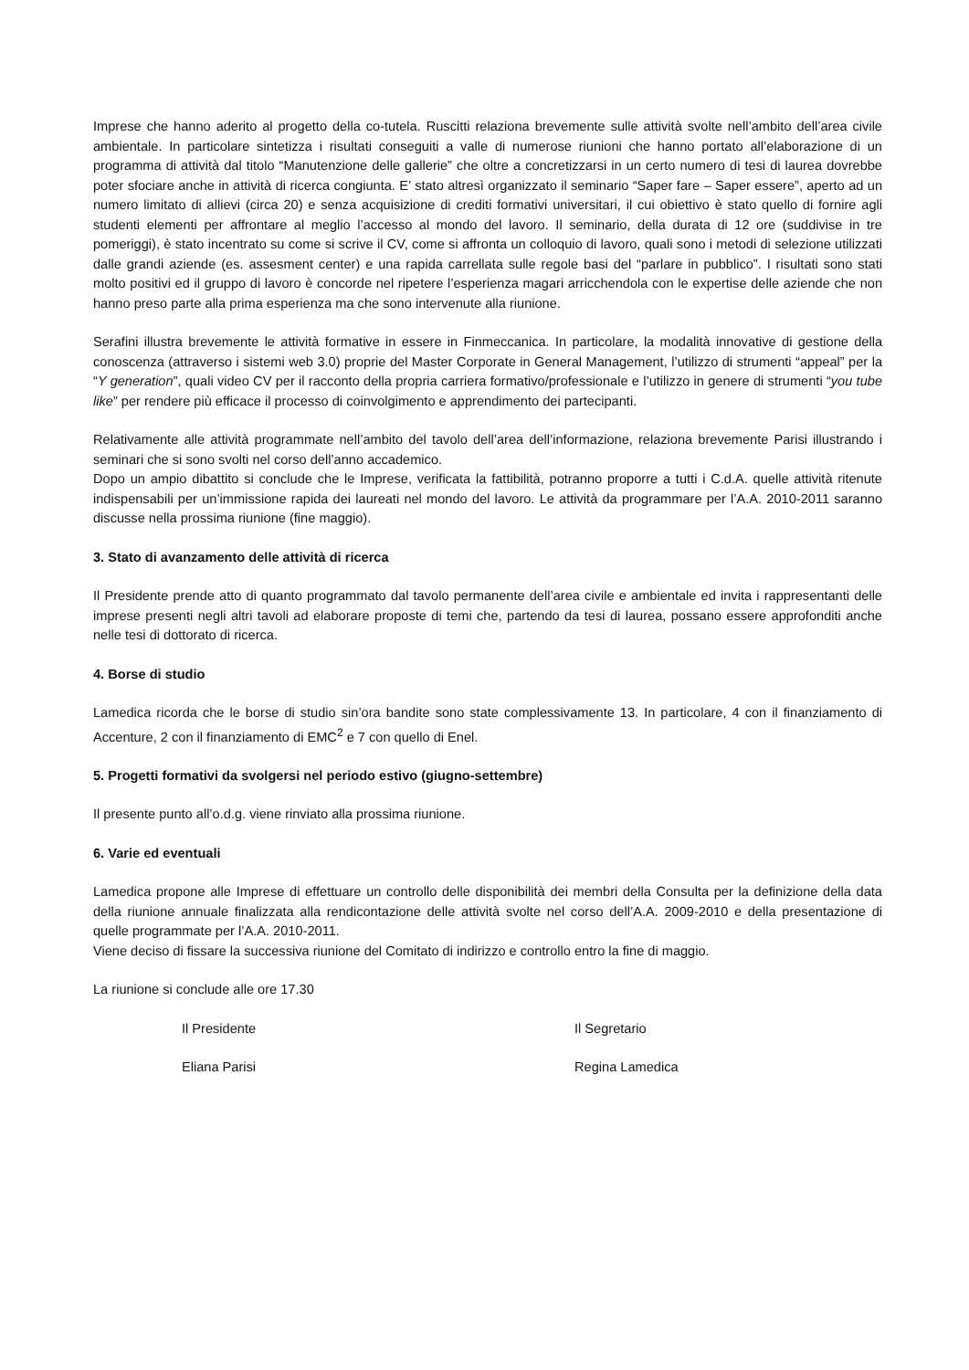Imprese che hanno aderito al progetto della co-tutela. Ruscitti relaziona brevemente sulle attività svolte nell’ambito dell’area civile ambientale. In particolare sintetizza i risultati conseguiti a valle di numerose riunioni che hanno portato all’elaborazione di un programma di attività dal titolo “Manutenzione delle gallerie” che oltre a concretizzarsi in un certo numero di tesi di laurea dovrebbe poter sfociare anche in attività di ricerca congiunta. E’ stato altresì organizzato il seminario “Saper fare – Saper essere”, aperto ad un numero limitato di allievi (circa 20) e senza acquisizione di crediti formativi universitari, il cui obiettivo è stato quello di fornire agli studenti elementi per affrontare al meglio l’accesso al mondo del lavoro. Il seminario, della durata di 12 ore (suddivise in tre pomeriggi), è stato incentrato su come si scrive il CV, come si affronta un colloquio di lavoro, quali sono i metodi di selezione utilizzati dalle grandi aziende (es. assesment center) e una rapida carrellata sulle regole basi del “parlare in pubblico”. I risultati sono stati molto positivi ed il gruppo di lavoro è concorde nel ripetere l’esperienza magari arricchendola con le expertise delle aziende che non hanno preso parte alla prima esperienza ma che sono intervenute alla riunione.
Serafini illustra brevemente le attività formative in essere in Finmeccanica. In particolare, la modalità innovative di gestione della conoscenza (attraverso i sistemi web 3.0) proprie del Master Corporate in General Management, l’utilizzo di strumenti “appeal” per la “Y generation”, quali video CV per il racconto della propria carriera formativo/professionale e l’utilizzo in genere di strumenti “you tube like” per rendere più efficace il processo di coinvolgimento e apprendimento dei partecipanti.
Relativamente alle attività programmate nell’ambito del tavolo dell’area dell’informazione, relaziona brevemente Parisi illustrando i seminari che si sono svolti nel corso dell’anno accademico.
Dopo un ampio dibattito si conclude che le Imprese, verificata la fattibilità, potranno proporre a tutti i C.d.A. quelle attività ritenute indispensabili per un’immissione rapida dei laureati nel mondo del lavoro. Le attività da programmare per l’A.A. 2010-2011 saranno discusse nella prossima riunione (fine maggio).
3. Stato di avanzamento delle attività di ricerca
Il Presidente prende atto di quanto programmato dal tavolo permanente dell’area civile e ambientale ed invita i rappresentanti delle imprese presenti negli altri tavoli ad elaborare proposte di temi che, partendo da tesi di laurea, possano essere approfonditi anche nelle tesi di dottorato di ricerca.
4. Borse di studio
Lamedica ricorda che le borse di studio sin’ora bandite sono state complessivamente 13. In particolare, 4 con il finanziamento di Accenture, 2 con il finanziamento di EMC<sup>2</sup> e 7 con quello di Enel.
5. Progetti formativi da svolgersi nel periodo estivo (giugno-settembre)
Il presente punto all’o.d.g. viene rinviato alla prossima riunione.
6. Varie ed eventuali
Lamedica propone alle Imprese di effettuare un controllo delle disponibilità dei membri della Consulta per la definizione della data della riunione annuale finalizzata alla rendicontazione delle attività svolte nel corso dell’A.A. 2009-2010 e della presentazione di quelle programmate per l’A.A. 2010-2011.
Viene deciso di fissare la successiva riunione del Comitato di indirizzo e controllo entro la fine di maggio.
La riunione si conclude alle ore 17.30
Il Presidente Il Segretario
Eliana Parisi Regina Lamedica